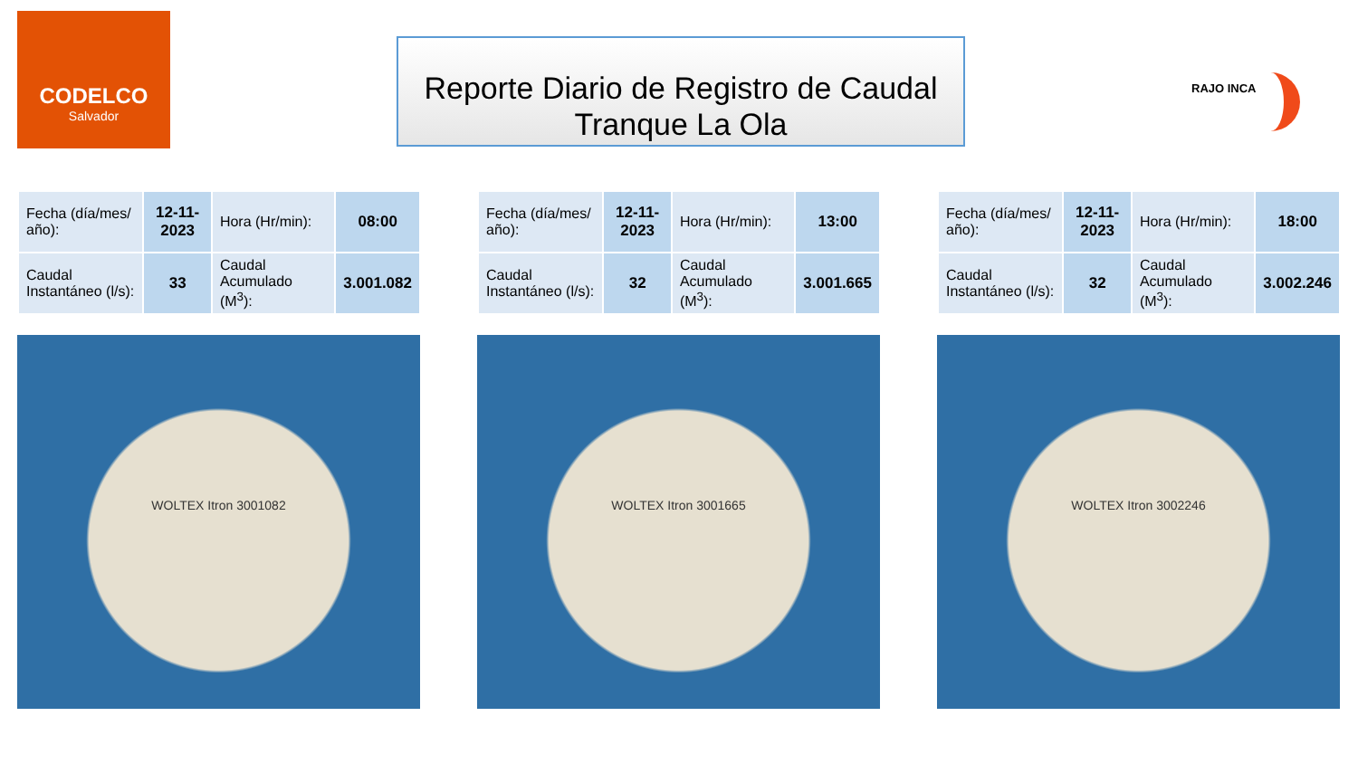CODELCO
Salvador
Reporte Diario de Registro de Caudal
Tranque La Ola
RAJO INCA
| Fecha (día/mes/ año): | 12-11-2023 | Hora (Hr/min): | 08:00 |
| Caudal Instantáneo (l/s): | 33 | Caudal Acumulado (M<sup>3</sup>): | 3.001.082 |
WOLTEX Itron 3001082
| Fecha (día/mes/ año): | 12-11-2023 | Hora (Hr/min): | 13:00 |
| Caudal Instantáneo (l/s): | 32 | Caudal Acumulado (M<sup>3</sup>): | 3.001.665 |
WOLTEX Itron 3001665
| Fecha (día/mes/ año): | 12-11-2023 | Hora (Hr/min): | 18:00 |
| Caudal Instantáneo (l/s): | 32 | Caudal Acumulado (M<sup>3</sup>): | 3.002.246 |
WOLTEX Itron 3002246